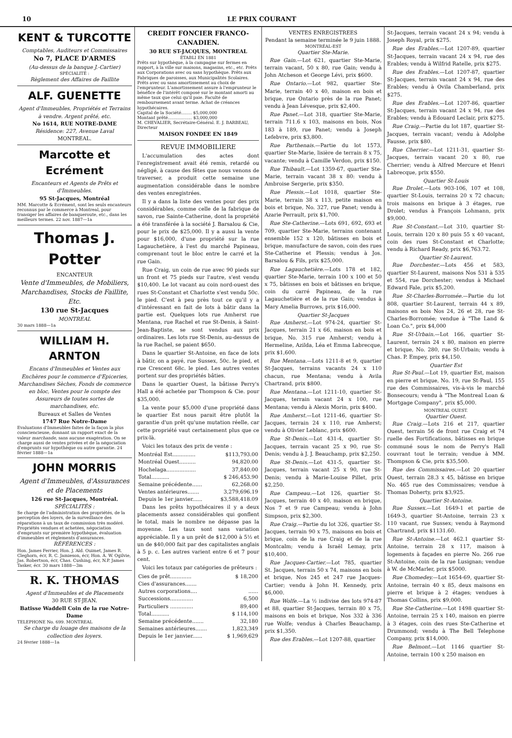10 LE PRIX COURANT
KENT & TURCOTTE
Comptables, Auditeurs et Commissaires
No 7, PLACE D'ARMES
(Au-dessus de la banque J.-Cartier)
SPÉCIALITÉ :
Règlement des Affaires de Faillite
ALF. GUENETTE
Agent d'Immeubles, Propriétés et Terrains à vendre. Argent prêté, etc.
No 1614, RUE NOTRE-DAME
Résidence: 227, Avenue Laval
MONTREAL.
Marcotte et Ecrément
Encanteurs et Agents de Prêts et d'Immeubles.
95 St-Jacques, Montréal
MM. Marcotte & Ecrément, sont les seuls encanteurs reconnus par le commerce à Montreal, pour transiger les affaires de banqueroute, etc., dans les meilleurs termes. 22 nov. 1887—1a
Thomas J. Potter
ENCANTEUR
Vente d'Immeubles, de Mobiliers, Marchandises, Stocks de Faillite, Etc.
130 rue St-Jacques
MONTREAL
30 mars 1888—1a
WILLIAM H. ARNTON
Encans d'Immeubles et Ventes aux Enchères pour le commerce d'Epiceries, Marchandises Sèches, Fonds de commerce en bloc, Ventes pour le compte des Assureurs de toutes sortes de marchandises, etc.
Bureaux et Salles de Ventes
1747 Rue Notre-Dame
Evaluations d'Immeubles faites de la façon la plus consciencieuse, donnant un rapport exact de la valeur marchande, sans aucune exagération. On se charge aussi de ventes privées et de la négociation d'emprunts sur hypothèque ou autre garantie. 24 février 1888—1a
JOHN MORRIS
Agent d'Immeubles, d'Assurances et de Placements
126 rue St-Jacques, Montréal.
SPÉCIALITÉS :
Se charge de l'administration des propriétés, de la perception des loyers, de la surveillance des réparations à un taux de commission très modéré. Propriétés vendues et achetées, négociation d'emprunts sur première hypothèque, évaluation d'immeubles et règlements d'assurances.
RÉFÉRENCES :
Hon. James Ferrier, Hon. J. Ald. Ouimet, James R. Cleghorn, écr, R. C. Jamieson, écr, Hon. A. W. Ogilvie, Jas. Robertson, écr, Chas. Cushing, écr, N.P. James Tasker, écr. 30 mars 1888—3m
R. K. THOMAS
Agent d'Immeubles et de Placements
30 RUE ST-JEAN.
Batisse Waddell Coin de la rue Notre-Dame
TELEPHONE No. 699. MONTREAL
Se charge du louage des maisons de la collection des loyers.
24 février 1888—1a
CREDIT FONCIER FRANCO-CANADIEN.
30 RUE ST-JACQUES, MONTREAL
ÉTABLI EN 1881
Prêts sur hypothèque, à la campagne sur fermes en rapport, à la ville sur maisons, magasins, etc., etc. Prêts aux Corporations avec ou sans hypothèque. Prêts aux Fabriques de paroisses, aux Municipalités Scolaires. Prêts avec ou sans amortissement au choix de l'emprunteur. L'amortissement assure à l'emprunteur le bénéfice de l'intérêt composé sur le montant amorti au même taux que celui qu'il paie. Faculté de remboursement avant terme. Achat de créances hypothécaires.
Capital de la Société........ $5,000,000
Montant prêté.................. $3,000,000
M. CHEVALIER, Secrétaire-Général. E. J. BARBEAU, Directeur
MAISON FONDEE EN 1849
REVUE IMMOBILIERE
L'accumulation des actes dont l'enregistrement avait été remis, retardé ou négligé, à cause des fêtes que nous venons de traverser, a produit cette semaine une augmentation considérable dans le nombre des ventes enregistrées.
Il y a dans la liste des ventes pour des prix considérables, comme celle de la fabrique de savon, rue Sainte-Catherine, dont la propriété a été transférée à la société J. Barsalou & Cie, pour le prix de $25,000. Il y a aussi la vente pour $16,000, d'une propriété sur la rue Lagauchetière, à l'est du marché Papineau, comprenant tout le bloc entre le carré et la rue Gain.
Rue Craig, un coin de rue avec 90 pieds sur un front et 75 pieds sur l'autre, s'est vendu $10,400. Le lot vacant au coin nord-ouest des rues St-Constant et Charlotte s'est vendu 50c. le pied. C'est à peu près tout ce qu'il y a d'intéressant en fait de lots à bâtir dans la partie est. Quelques lots rue Amherst rue Mentana, rue Rachel et rue St-Denis, à Saint-Jean-Baptiste, se sont vendus aux prix ordinaires. Les lots rue St-Denis, au-dessus de la rue Rachel, se paient $650.
Dans le quartier St-Antoine, en face de lots à bâtir, on a payé, rue Sussex, 50c. le pied, et rue Crescent 68c. le pied. Les autres ventes portent sur des propriétés bâties.
Dans le quartier Ouest, la bâtisse Perry's Hall a été achetée par Thompson & Cie. pour $35,000.
La vente pour $5,000 d'une propriété dans le quartier Est nous parait être plutôt la garantie d'un prêt qu'une mutation réelle, car cette propriété vaut certainement plus que ce prix-là.
Voici les totaux des prix de vente :
| Montréal Est.............. | $113,793.00 |
| Montréal Ouest.......... | 94,820.00 |
| Hochelaga.................. | 37,840.00 |
| Total........... | $ 246,453.90 |
| Semaine précédente...... | 62,268.00 |
| Ventes antérieures....... | 3,279,696.19 |
| Depuis le 1er janvier...... | $3,588,418.09 |
Dans les prêts hypothécaires il y a deux placements assez considérables qui gonflent le total, mais le nombre ne dépasse pas la moyenne. Les taux sont sans variation appréciable. Il y a un prêt de $12,000 à 5½ et un de $40,000 fait par des capitalistes anglais à 5 p. c. Les autres varient entre 6 et 7 pour cent.
Voici les totaux par catégories de prêteurs :
| Cies de prêt............. | $ 18,200 |
| Cies d'assurances....... | |
| Autres corporations.... | ...... |
| Successions.............. | 6,500 |
| Particuliers .............. | 89,400 |
| Total........... | $ 114,100 |
| Semaine précédente....... | 32,180 |
| Semaines antérieures....... | 1,823,349 |
| Depuis le 1er janvier...... | $ 1,969,629 |
VENTES ENREGISTREES
Pendant la semaine terminée le 9 juin 1888.
MONTRÉAL-EST
Quartier Ste-Marie.
Rue Gain.—Lot 621, quartier Ste-Marie, terrain vacant, 50 x 80, rue Gain; vendu à John Atcheson et George Lévi, prix $600.
Rue Ontario.—Lot 982, quartier Ste-Marie, terrain 40 x 40, maison en bois et brique, rue Ontario près de la rue Panet; vendu à Jean Lévesque, prix $2,400.
Rue Panet.—Lot 318, quartier Ste-Marie, terrain 711.6 x 103, maisons en bois, Nos 183 à 189, rue Panet; vendu à Joseph Lefebvre, prix $3,800.
Rue Parthenais.—Partie du lot 1573, quartier Ste-Marie, lisière de terrain 8 x 75, vacante; vendu à Camille Verdon, prix $150.
Rue Thibault.—Lot 1359-67, quartier Ste-Marie, terrain vacant 38 x 80: vendu à Ambroise Sergerie, prix $350.
Rue Plessis.—Lot 1018, quartier Ste-Marie, terrain 38 x 113, petite maison en bois et brique, No. 327, rue Panet; vendu à Azarie Perrault, prix $1,700.
Rue Ste-Catherine.—Lots 691, 692, 693 et 709, quartier Ste-Marie, terrains contenant ensemble 152 x 120, bâtisses en bois et brique, manufacture de savon, coin des rues Ste-Catherine et Plessis; vendus à Jos. Barsalou & Fils, prix $25,000.
Rue Lagauchetière.—Lots 178 et 182, quartier Ste-Marie, terrain 100 x 100 et 50 x 75, bâtisses en bois et bâtisses en brique, coin du carré Papineau, de la rue Lagauchetière et de la rue Gain; vendus à Mary Amelia Burrows, prix $16,000.
Quartier St-Jacques
Rue Amherst.—Lot 974-24, quartier St-Jacques, terrain 21 x 66, maison en bois et brique, No. 315 rue Amherst; vendu à Hermeline, Azilda, Léa et Emma Labrecque, prix $1,600.
Rue Mentana.—Lots 1211-8 et 9, quartier St-Jacques, terrains vacants 24 x 110 chacun, rue Mentana; vendu à Avila Chartrand, prix $800.
Rue Mentana.—Lot 1211-10, quartier St-Jacques, terrain vacant 24 x 100, rue Mentana; vendu à Alexis Morin, prix $400.
Rue Amherst.—Lot 1211-46, quartier St-Jacques, terrain 24 x 110, rue Amherst; vendu à Olivier Leblanc, prix $600.
Rue St-Denis.—Lot 431-4, quartier St-Jacques, terrain vacant 25 x 90, rue St-Denis; vendu à J. J. Beauchamp, prix $2,250.
Rue St-Denis.—Lot 431-5, quartier St-Jacques, terrain vacant 25 x 90, rue St-Denis; vendu à Marie-Louise Pillet, prix $2,250.
Rue Campeau.—Lot 126, quartier St-Jacques, terrain 40 x 40, maison en brique, Nos 7 et 9 rue Campeau; vendu à John Simpson, prix $2,300.
Rue Craig.—Partie du lot 326, quartier St-Jacques, terrain 90 x 75, maisons en bois et brique, coin de la rue Craig et de la rue Montcalm; vendu à Israël Lemay, prix $10,400.
Rue Jacques-Cartier.—Lot 785, quartier St. Jacques, terrain 50 x 74, maisons en bois et brique, Nos 245 et 247 rue Jacques-Cartier; vendu à John H. Kennedy, prix $6,000.
Rue Wolfe.—La ½ indivise des lots 974-87 et 88, quartier St-Jacques, terrain 80 x 75, maisons en bois et brique, Nos 332 à 336 rue Wolfe; vendus à Charles Beauchamp, prix $1,350.
Rue des Erables.—Lot 1207-88, quartier
St-Jacques, terrain vacant 24 x 94; vendu à Joseph Royal, prix $275.
Rue des Erables.—Lot 1207-89, quartier St-Jacques, terrain vacant 24 x 94, rue des Erables; vendu à Wilfrid Ratelle, prix $275.
Rue des Erables.—Lot 1207-87, quartier St-Jacques, terrain vacant 24 x 94, rue des Erables; vendu à Ovila Chamberland, prix $275.
Rue des Erables.—Lot 1207-86, quartier St-Jacques, terrain vacant 24 x 94, rue des Erables; vendu à Edouard Leclair, prix $275.
Rue Craig.—Partie du lot 187, quartier St-Jacques, terrain vacant; vendu à Adolphe Fausse, prix $80.
Rue Cherrier.—Lot 1211-31, quartier St-Jacques, terrain vacant 20 x 80, rue Cherrier; vendu à Alfred Mercure et Henri Labrecque, prix $550.
Quartier St-Louis
Rue Drolet.—Lots 903-106, 107 et 108, quartier St-Louis, terrains 20 x 72 chacun; trois maisons en brique à 3 étages, rue Drolet; vendus à François Lohmann, prix $9,000.
Rue St-Constant.—Lot 310, quartier St-Louis, terrain 120 x 80 puis 55 x 40 vacant, coin des rues St-Constant et Charlotte; vendu à Richard Ready, prix $6,763.72.
Quartier St-Laurent.
Rue Dorchester.—Lots 456 et 583, quartier St-Laurent, maisons Nos 531 à 535 et 554, rue Dorchester; vendus à Michael Edward Fale, prix $5,200.
Rue St-Charles-Borromée.—Partie du lot 808, quartier St-Laurent, terrain 44 x 89, maisons en bois Nos 24, 26 et 28, rue St-Charles-Borromée; vendue à "The Land & Loan Co.", prix $4,000
Rue St-Urbain.—Lot 166, quartier St-Laurent, terrain 24 x 80, maison en pierre et brique, No. 280, rue St-Urbain; vendu à Chas. P. Empey, prix $4,150.
Quartier Est
Rue St-Paul.—Lot 19, quartier Est, maison en pierre et brique, No. 19, rue St-Paul, 155 rue des Commissaires, vis-à-vis le marché Bonsecours; vendu à "The Montreal Loan & Mortgage Company", prix $5,000.
MONTREAL OUEST.
Quartier Ouest.
Rue Craig.—Lots 216 et 217, quartier Ouest, terrain 56 de front rue Craig et 74 ruelle des Fortifications, bâtisses en brique communé sous le nom de Perry's Hall couvrant tout le terrain; vendue à MM. Thompson & Cie, prix $35,500.
Rue des Commissaires.—Lot 20 quartier Ouest, terrain 28.3 x 45, bâtisse en brique No. 465 rue des Commissaires; vendue à Thomas Doherty, prix $3,925.
Quartier St-Antoine.
Rue Sussex.—Lot 1649-1 et partie de 1649-3, quartier St-Antoine, terrain 23 x 110 vacant, rue Sussex; vendu à Raymond Chartrand, prix $1131.60.
Rue St-Antoine.—Lot 462.1 quartier St-Antoine, terrain 28 x 117, maison à logements à façades en pierre No. 266 rue St-Antoine, coin de la rue Lusignan; vendue à W. de McMarler, prix $5000.
Rue Chomedey.—Lot 1654-69, quartier St-Antoine, terrain 40 x 85, deux maisons en pierre et brique à 2 étages; vendues à Thomas Collins, prix $9,000.
Rue Ste-Catherine.—Lot 1498 quartier St-Antoine, terrain 25 x 140, maison en pierre à 3 étages, coin des rues Ste-Catherine et Drummond; vendu à The Bell Telephone Company, prix $14,000.
Rue Belmont.—Lot 1146 quartier St-Antoine, terrain 100 x 250 maison en